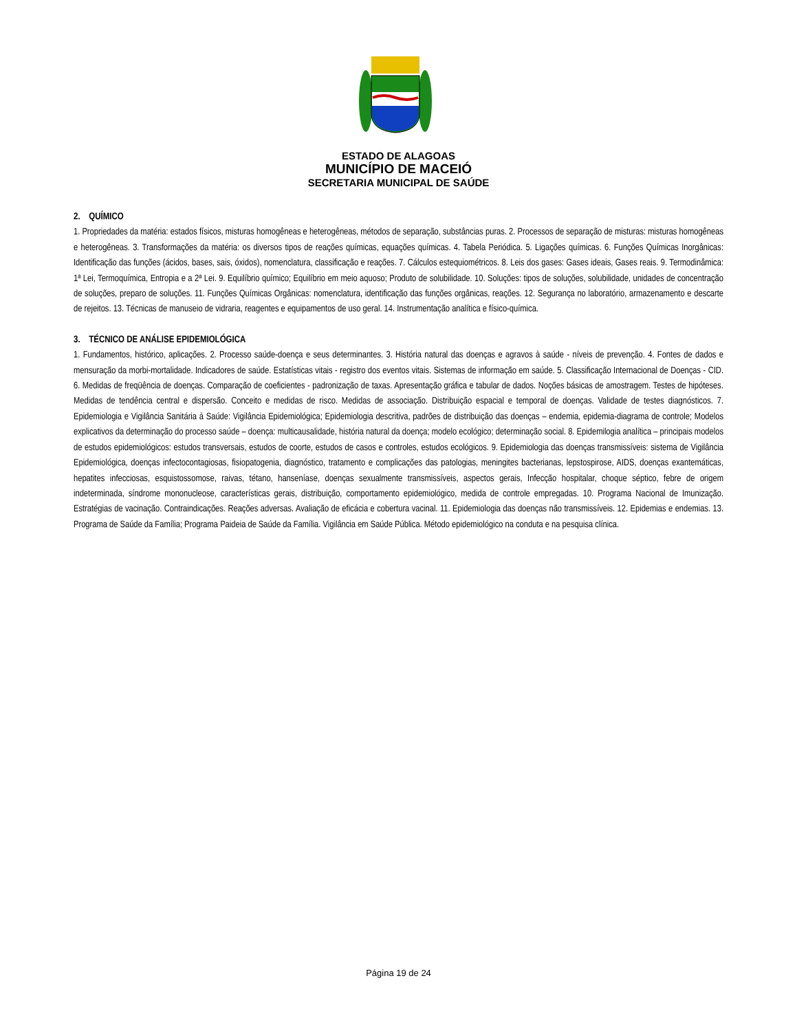ESTADO DE ALAGOAS
MUNICÍPIO DE MACEIÓ
SECRETARIA MUNICIPAL DE SAÚDE
2. QUÍMICO
1. Propriedades da matéria: estados físicos, misturas homogêneas e heterogêneas, métodos de separação, substâncias puras. 2. Processos de separação de misturas: misturas homogêneas e heterogêneas. 3. Transformações da matéria: os diversos tipos de reações químicas, equações químicas. 4. Tabela Periódica. 5. Ligações químicas. 6. Funções Químicas Inorgânicas: Identificação das funções (ácidos, bases, sais, óxidos), nomenclatura, classificação e reações. 7. Cálculos estequiométricos. 8. Leis dos gases: Gases ideais, Gases reais. 9. Termodinâmica: 1ª Lei, Termoquímica, Entropia e a 2ª Lei. 9. Equilíbrio químico; Equilíbrio em meio aquoso; Produto de solubilidade. 10. Soluções: tipos de soluções, solubilidade, unidades de concentração de soluções, preparo de soluções. 11. Funções Químicas Orgânicas: nomenclatura, identificação das funções orgânicas, reações. 12. Segurança no laboratório, armazenamento e descarte de rejeitos. 13. Técnicas de manuseio de vidraria, reagentes e equipamentos de uso geral. 14. Instrumentação analítica e físico-química.
3. TÉCNICO DE ANÁLISE EPIDEMIOLÓGICA
1. Fundamentos, histórico, aplicações. 2. Processo saúde-doença e seus determinantes. 3. História natural das doenças e agravos à saúde - níveis de prevenção. 4. Fontes de dados e mensuração da morbi-mortalidade. Indicadores de saúde. Estatísticas vitais - registro dos eventos vitais. Sistemas de informação em saúde. 5. Classificação Internacional de Doenças - CID. 6. Medidas de freqüência de doenças. Comparação de coeficientes - padronização de taxas. Apresentação gráfica e tabular de dados. Noções básicas de amostragem. Testes de hipóteses. Medidas de tendência central e dispersão. Conceito e medidas de risco. Medidas de associação. Distribuição espacial e temporal de doenças. Validade de testes diagnósticos. 7. Epidemiologia e Vigilância Sanitária à Saúde: Vigilância Epidemiológica; Epidemiologia descritiva, padrões de distribuição das doenças – endemia, epidemia-diagrama de controle; Modelos explicativos da determinação do processo saúde – doença: multicausalidade, história natural da doença; modelo ecológico; determinação social. 8. Epidemilogia analítica – principais modelos de estudos epidemiológicos: estudos transversais, estudos de coorte, estudos de casos e controles, estudos ecológicos. 9. Epidemiologia das doenças transmissíveis: sistema de Vigilância Epidemiológica, doenças infectocontagiosas, fisiopatogenia, diagnóstico, tratamento e complicações das patologias, meningites bacterianas, lepstospirose, AIDS, doenças exantemáticas, hepatites infecciosas, esquistossomose, raivas, tétano, hanseníase, doenças sexualmente transmissíveis, aspectos gerais, Infecção hospitalar, choque séptico, febre de origem indeterminada, síndrome mononucleose, características gerais, distribuição, comportamento epidemiológico, medida de controle empregadas. 10. Programa Nacional de Imunização. Estratégias de vacinação. Contraindicações. Reações adversas. Avaliação de eficácia e cobertura vacinal. 11. Epidemiologia das doenças não transmissíveis. 12. Epidemias e endemias. 13. Programa de Saúde da Família; Programa Paideia de Saúde da Família. Vigilância em Saúde Pública. Método epidemiológico na conduta e na pesquisa clínica.
Página 19 de 24